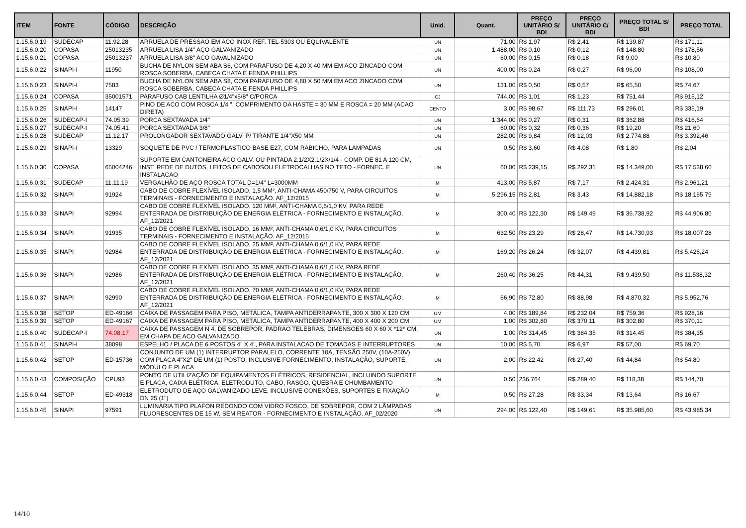| ITEM | FONTE | CÓDIGO | DESCRIÇÃO | Unid. | Quant. | PREÇO UNITÁRIO S/ BDI | PREÇO UNITÁRIO C/ BDI | PREÇO TOTAL S/ BDI | PREÇO TOTAL |
| --- | --- | --- | --- | --- | --- | --- | --- | --- | --- |
| 1.15.6.0.19 | SUDECAP | 11.92.28 | ARRUELA DE PRESSAO EM ACO INOX REF. TEL-5303 OU EQUIVALENTE | UN | 71,00 | R$ 1,97 | R$ 2,41 | R$ 139,87 | R$ 171,11 |
| 1.15.6.0.20 | COPASA | 25013235 | ARRUELA LISA 1/4" AÇO GALVANIZADO | UN | 1.488,00 | R$ 0,10 | R$ 0,12 | R$ 148,80 | R$ 178,56 |
| 1.15.6.0.21 | COPASA | 25013237 | ARRUELA LISA 3/8" ACO GAVALNIZADO | UN | 60,00 | R$ 0,15 | R$ 0,18 | R$ 9,00 | R$ 10,80 |
| 1.15.6.0.22 | SINAPI-I | 11950 | BUCHA DE NYLON SEM ABA S6, COM PARAFUSO DE 4,20 X 40 MM EM ACO ZINCADO COM ROSCA SOBERBA, CABECA CHATA E FENDA PHILLIPS | UN | 400,00 | R$ 0,24 | R$ 0,27 | R$ 96,00 | R$ 108,00 |
| 1.15.6.0.23 | SINAPI-I | 7583 | BUCHA DE NYLON SEM ABA S8, COM PARAFUSO DE 4,80 X 50 MM EM ACO ZINCADO COM ROSCA SOBERBA, CABECA CHATA E FENDA PHILLIPS | UN | 131,00 | R$ 0,50 | R$ 0,57 | R$ 65,50 | R$ 74,67 |
| 1.15.6.0.24 | COPASA | 35001571 | PARAFUSO CAB LENTILHA Ø1/4"x5/8" C/PORCA | CJ | 744,00 | R$ 1,01 | R$ 1,23 | R$ 751,44 | R$ 915,12 |
| 1.15.6.0.25 | SINAPI-I | 14147 | PINO DE ACO COM ROSCA 1/4 ", COMPRIMENTO DA HASTE = 30 MM E ROSCA = 20 MM (ACAO DIRETA) | CENTO | 3,00 | R$ 98,67 | R$ 111,73 | R$ 296,01 | R$ 335,19 |
| 1.15.6.0.26 | SUDECAP-I | 74.05.39 | PORCA SEXTAVADA 1/4" | UN | 1.344,00 | R$ 0,27 | R$ 0,31 | R$ 362,88 | R$ 416,64 |
| 1.15.6.0.27 | SUDECAP-I | 74.05.41 | PORCA SEXTAVADA 3/8" | UN | 60,00 | R$ 0,32 | R$ 0,36 | R$ 19,20 | R$ 21,60 |
| 1.15.6.0.28 | SUDECAP | 11.12.17 | PROLONGADOR SEXTAVADO GALV. P/ TIRANTE 1/4"X50 MM | UN | 282,00 | R$ 9,84 | R$ 12,03 | R$ 2.774,88 | R$ 3.392,46 |
| 1.15.6.0.29 | SINAPI-I | 13329 | SOQUETE DE PVC / TERMOPLASTICO BASE E27, COM RABICHO, PARA LAMPADAS | UN | 0,50 | R$ 3,60 | R$ 4,08 | R$ 1,80 | R$ 2,04 |
| 1.15.6.0.30 | COPASA | 65004246 | SUPORTE EM CANTONEIRA ACO GALV. OU PINTADA 2.1/2X2.1/2X/1/4 - COMP. DE 81 A 120 CM, INST. REDE DE DUTOS, LEITOS DE CABOSOU ELETROCALHAS NO TETO - FORNEC. E INSTALACAO | UN | 60,00 | R$ 239,15 | R$ 292,31 | R$ 14.349,00 | R$ 17.538,60 |
| 1.15.6.0.31 | SUDECAP | 11.11.19 | VERGALHÃO DE AÇO ROSCA TOTAL D=1/4" L=3000MM | M | 413,00 | R$ 5,87 | R$ 7,17 | R$ 2.424,31 | R$ 2.961,21 |
| 1.15.6.0.32 | SINAPI | 91924 | CABO DE COBRE FLEXÍVEL ISOLADO, 1,5 MM², ANTI-CHAMA 450/750 V, PARA CIRCUITOS TERMINAIS - FORNECIMENTO E INSTALAÇÃO. AF_12/2015 | M | 5.296,15 | R$ 2,81 | R$ 3,43 | R$ 14.882,18 | R$ 18.165,79 |
| 1.15.6.0.33 | SINAPI | 92994 | CABO DE COBRE FLEXÍVEL ISOLADO, 120 MM², ANTI-CHAMA 0,6/1,0 KV, PARA REDE ENTERRADA DE DISTRIBUIÇÃO DE ENERGIA ELÉTRICA - FORNECIMENTO E INSTALAÇÃO. AF_12/2021 | M | 300,40 | R$ 122,30 | R$ 149,49 | R$ 36.738,92 | R$ 44.906,80 |
| 1.15.6.0.34 | SINAPI | 91935 | CABO DE COBRE FLEXÍVEL ISOLADO, 16 MM², ANTI-CHAMA 0,6/1,0 KV, PARA CIRCUITOS TERMINAIS - FORNECIMENTO E INSTALAÇÃO. AF_12/2015 | M | 632,50 | R$ 23,29 | R$ 28,47 | R$ 14.730,93 | R$ 18.007,28 |
| 1.15.6.0.35 | SINAPI | 92984 | CABO DE COBRE FLEXÍVEL ISOLADO, 25 MM², ANTI-CHAMA 0,6/1,0 KV, PARA REDE ENTERRADA DE DISTRIBUIÇÃO DE ENERGIA ELÉTRICA - FORNECIMENTO E INSTALAÇÃO. AF_12/2021 | M | 169,20 | R$ 26,24 | R$ 32,07 | R$ 4.439,81 | R$ 5.426,24 |
| 1.15.6.0.36 | SINAPI | 92986 | CABO DE COBRE FLEXÍVEL ISOLADO, 35 MM², ANTI-CHAMA 0,6/1,0 KV, PARA REDE ENTERRADA DE DISTRIBUIÇÃO DE ENERGIA ELÉTRICA - FORNECIMENTO E INSTALAÇÃO. AF_12/2021 | M | 260,40 | R$ 36,25 | R$ 44,31 | R$ 9.439,50 | R$ 11.538,32 |
| 1.15.6.0.37 | SINAPI | 92990 | CABO DE COBRE FLEXÍVEL ISOLADO, 70 MM², ANTI-CHAMA 0,6/1,0 KV, PARA REDE ENTERRADA DE DISTRIBUIÇÃO DE ENERGIA ELÉTRICA - FORNECIMENTO E INSTALAÇÃO. AF_12/2021 | M | 66,90 | R$ 72,80 | R$ 88,98 | R$ 4.870,32 | R$ 5.952,76 |
| 1.15.6.0.38 | SETOP | ED-49166 | CAIXA DE PASSAGEM PARA PISO, METÁLICA, TAMPA ANTIDERRAPANTE, 300 X 300 X 120 CM | UM | 4,00 | R$ 189,84 | R$ 232,04 | R$ 759,36 | R$ 928,16 |
| 1.15.6.0.39 | SETOP | ED-49167 | CAIXA DE PASSAGEM PARA PISO, METÁLICA, TAMPA ANTIDERRAPANTE, 400 X 400 X 200 CM | UM | 1,00 | R$ 302,80 | R$ 370,11 | R$ 302,80 | R$ 370,11 |
| 1.15.6.0.40 | SUDECAP-I | 74.08.17 | CAIXA DE PASSAGEM N 4, DE SOBREPOR, PADRAO TELEBRAS, DIMENSOES 60 X 60 X *12* CM, EM CHAPA DE ACO GALVANIZADO | UN | 1,00 | R$ 314,45 | R$ 384,35 | R$ 314,45 | R$ 384,35 |
| 1.15.6.0.41 | SINAPI-I | 38098 | ESPELHO / PLACA DE 6 POSTOS 4" X 4", PARA INSTALACAO DE TOMADAS E INTERRUPTORES | UN | 10,00 | R$ 5,70 | R$ 6,97 | R$ 57,00 | R$ 69,70 |
| 1.15.6.0.42 | SETOP | ED-15736 | CONJUNTO DE UM (1) INTERRUPTOR PARALELO, CORRENTE 10A, TENSÃO 250V, (10A-250V), COM PLACA 4"X2" DE UM (1) POSTO, INCLUSIVE FORNECIMENTO, INSTALAÇÃO, SUPORTE, MÓDULO E PLACA | UN | 2,00 | R$ 22,42 | R$ 27,40 | R$ 44,84 | R$ 54,80 |
| 1.15.6.0.43 | COMPOSIÇÃO | CPU93 | PONTO DE UTILIZAÇÃO DE EQUIPAMENTOS ELÉTRICOS, RESIDENCIAL, INCLUINDO SUPORTE E PLACA, CAIXA ELÉTRICA, ELETRODUTO, CABO, RASGO, QUEBRA E CHUMBAMENTO | UN | 0,50 | 236,764 | R$ 289,40 | R$ 118,38 | R$ 144,70 |
| 1.15.6.0.44 | SETOP | ED-49318 | ELETRODUTO DE AÇO GALVANIZADO LEVE, INCLUSIVE CONEXÕES, SUPORTES E FIXAÇÃO DN 25 (1") | M | 0,50 | R$ 27,28 | R$ 33,34 | R$ 13,64 | R$ 16,67 |
| 1.15.6.0.45 | SINAPI | 97591 | LUMINÁRIA TIPO PLAFON REDONDO COM VIDRO FOSCO, DE SOBREPOR, COM 2 LÂMPADAS FLUORESCENTES DE 15 W, SEM REATOR - FORNECIMENTO E INSTALAÇÃO. AF_02/2020 | UN | 294,00 | R$ 122,40 | R$ 149,61 | R$ 35.985,60 | R$ 43.985,34 |
14/10